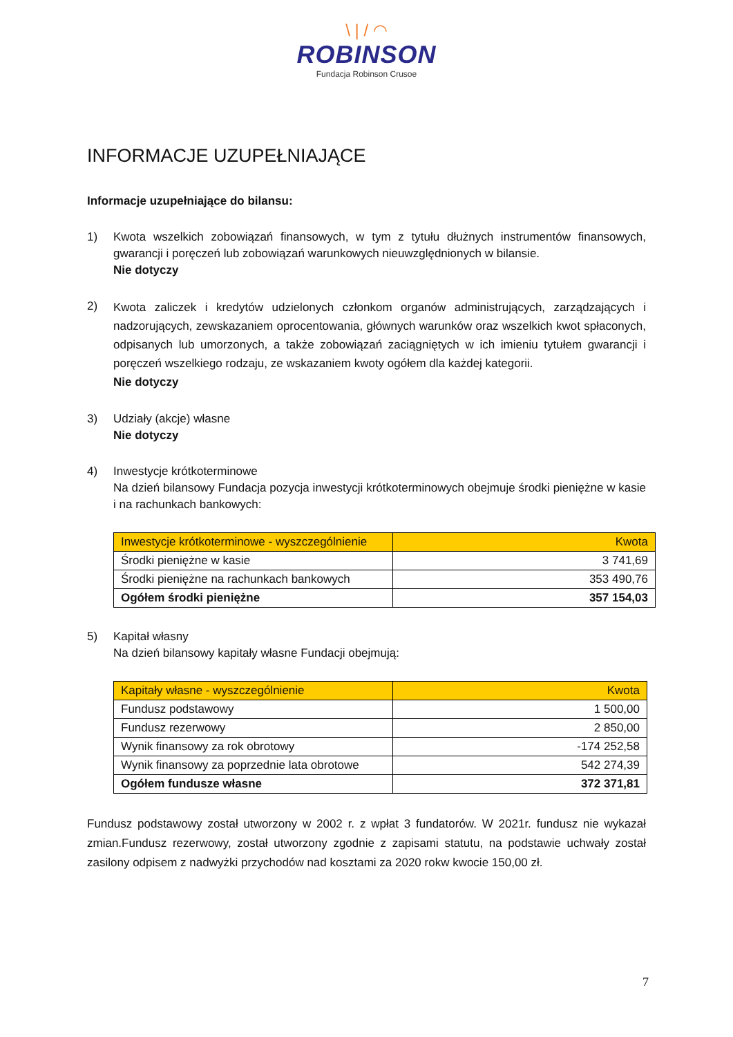\ | / ◠
ROBINSON
Fundacja Robinson Crusoe
INFORMACJE UZUPEŁNIAJĄCE
Informacje uzupełniające do bilansu:
1) Kwota wszelkich zobowiązań finansowych, w tym z tytułu dłużnych instrumentów finansowych, gwarancji i poręczeń lub zobowiązań warunkowych nieuwzględnionych w bilansie.
Nie dotyczy
2)
Kwota zaliczek i kredytów udzielonych członkom organów administrujących, zarządzających i nadzorujących, zewskazaniem oprocentowania, głównych warunków oraz wszelkich kwot spłaconych, odpisanych lub umorzonych, a także zobowiązań zaciągniętych w ich imieniu tytułem gwarancji i poręczeń wszelkiego rodzaju, ze wskazaniem kwoty ogółem dla każdej kategorii.
Nie dotyczy
3) Udziały (akcje) własne
Nie dotyczy
4) Inwestycje krótkoterminowe
Na dzień bilansowy Fundacja pozycja inwestycji krótkoterminowych obejmuje środki pieniężne w kasie i na rachunkach bankowych:
| Inwestycje krótkoterminowe - wyszczególnienie | Kwota |
| --- | --- |
| Środki pieniężne w kasie | 3 741,69 |
| Środki pieniężne na rachunkach bankowych | 353 490,76 |
| Ogółem środki pieniężne | 357 154,03 |
5) Kapitał własny
Na dzień bilansowy kapitały własne Fundacji obejmują:
| Kapitały własne - wyszczególnienie | Kwota |
| --- | --- |
| Fundusz podstawowy | 1 500,00 |
| Fundusz rezerwowy | 2 850,00 |
| Wynik finansowy za rok obrotowy | -174 252,58 |
| Wynik finansowy za poprzednie lata obrotowe | 542 274,39 |
| Ogółem fundusze własne | 372 371,81 |
Fundusz podstawowy został utworzony w 2002 r. z wpłat 3 fundatorów. W 2021r. fundusz nie wykazał zmian.Fundusz rezerwowy, został utworzony zgodnie z zapisami statutu, na podstawie uchwały został zasilony odpisem z nadwyżki przychodów nad kosztami za 2020 rokw kwocie 150,00 zł.
7